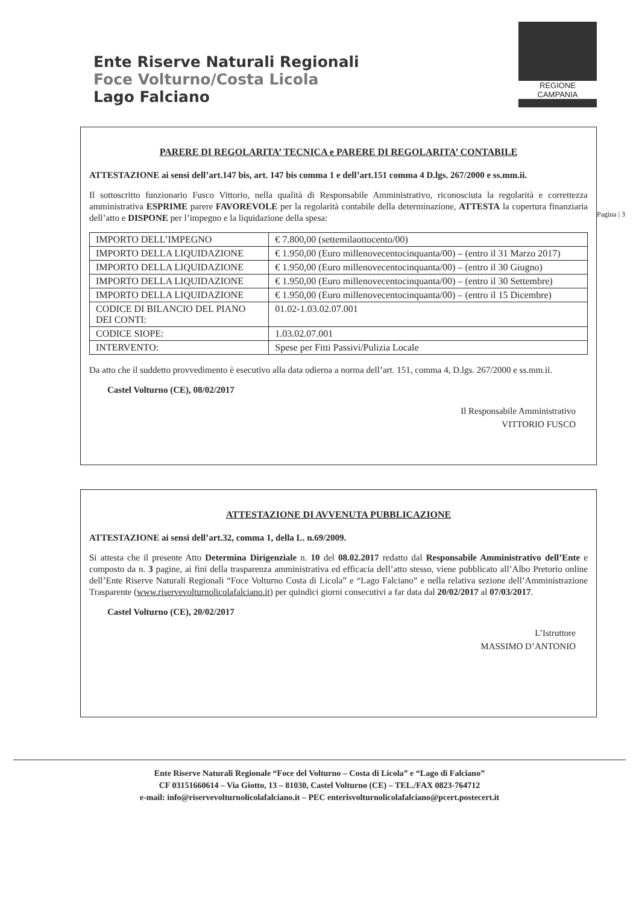Ente Riserve Naturali Regionali
Foce Volturno/Costa Licola
Lago Falciano
REGIONE CAMPANIA
Pagina | 3
PARERE DI REGOLARITA’ TECNICA e PARERE DI REGOLARITA’ CONTABILE
ATTESTAZIONE ai sensi dell’art.147 bis, art. 147 bis comma 1 e dell’art.151 comma 4 D.lgs. 267/2000 e ss.mm.ii.
Il sottoscritto funzionario Fusco Vittorio, nella qualità di Responsabile Amministrativo, riconosciuta la regolarità e correttezza amministrativa ESPRIME parere FAVOREVOLE per la regolarità contabile della determinazione, ATTESTA la copertura finanziaria dell’atto e DISPONE per l’impegno e la liquidazione della spesa:
| IMPORTO DELL’IMPEGNO | € 7.800,00 (settemilaottocento/00) |
| IMPORTO DELLA LIQUIDAZIONE | € 1.950,00 (Euro millenovecentocinquanta/00) – (entro il 31 Marzo 2017) |
| IMPORTO DELLA LIQUIDAZIONE | € 1.950,00 (Euro millenovecentocinquanta/00) – (entro il 30 Giugno) |
| IMPORTO DELLA LIQUIDAZIONE | € 1.950,00 (Euro millenovecentocinquanta/00) – (entro il 30 Settembre) |
| IMPORTO DELLA LIQUIDAZIONE | € 1.950,00 (Euro millenovecentocinquanta/00) – (entro il 15 Dicembre) |
| CODICE DI BILANCIO DEL PIANO DEI CONTI: | 01.02-1.03.02.07.001 |
| CODICE SIOPE: | 1.03.02.07.001 |
| INTERVENTO: | Spese per Fitti Passivi/Pulizia Locale |
Da atto che il suddetto provvedimento è esecutivo alla data odierna a norma dell’art. 151, comma 4, D.lgs. 267/2000 e ss.mm.ii.
Castel Volturno (CE), 08/02/2017
Il Responsabile Amministrativo
VITTORIO FUSCO
ATTESTAZIONE DI AVVENUTA PUBBLICAZIONE
ATTESTAZIONE ai sensi dell’art.32, comma 1, della L. n.69/2009.
Si attesta che il presente Atto Determina Dirigenziale n. 10 del 08.02.2017 redatto dal Responsabile Amministrativo dell’Ente e composto da n. 3 pagine, ai fini della trasparenza amministrativa ed efficacia dell’atto stesso, viene pubblicato all’Albo Pretorio online dell’Ente Riserve Naturali Regionali “Foce Volturno Costa di Licola” e “Lago Falciano” e nella relativa sezione dell’Amministrazione Trasparente (www.riservevolturnolicolafalciano.it) per quindici giorni consecutivi a far data dal 20/02/2017 al 07/03/2017.
Castel Volturno (CE), 20/02/2017
L’Istruttore
MASSIMO D’ANTONIO
Ente Riserve Naturali Regionale “Foce del Volturno – Costa di Licola” e “Lago di Falciano”
CF 03151660614 – Via Giotto, 13 – 81030, Castel Volturno (CE) – TEL./FAX 0823-764712
e-mail: info@riservevolturnolicolafalciano.it – PEC enterisvolturnolicolafalciano@pcert.postecert.it